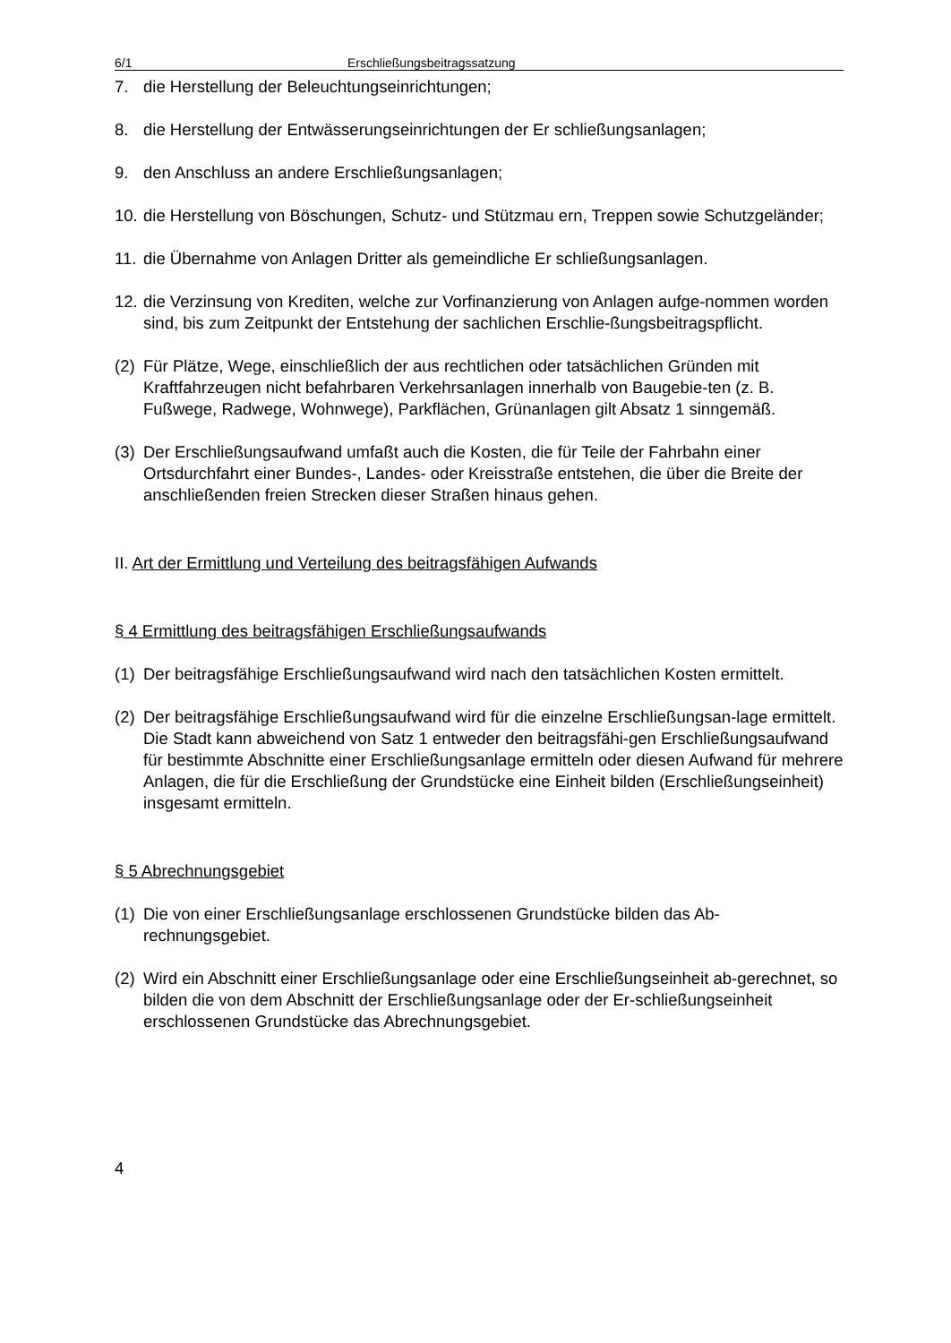6/1 Erschließungsbeitragssatzung
7. die Herstellung der Beleuchtungseinrichtungen;
8. die Herstellung der Entwässerungseinrichtungen der Er schließungsanlagen;
9. den Anschluss an andere Erschließungsanlagen;
10. die Herstellung von Böschungen, Schutz- und Stützmau ern, Treppen sowie Schutzgeländer;
11. die Übernahme von Anlagen Dritter als gemeindliche Er schließungsanlagen.
12. die Verzinsung von Krediten, welche zur Vorfinanzierung von Anlagen aufge-nommen worden sind, bis zum Zeitpunkt der Entstehung der sachlichen Erschlie-ßungsbeitragspflicht.
(2) Für Plätze, Wege, einschließlich der aus rechtlichen oder tatsächlichen Gründen mit Kraftfahrzeugen nicht befahrbaren Verkehrsanlagen innerhalb von Baugebie-ten (z. B. Fußwege, Radwege, Wohnwege), Parkflächen, Grünanlagen gilt Absatz 1 sinngemäß.
(3) Der Erschließungsaufwand umfaßt auch die Kosten, die für Teile der Fahrbahn einer Ortsdurchfahrt einer Bundes-, Landes- oder Kreisstraße entstehen, die über die Breite der anschließenden freien Strecken dieser Straßen hinaus gehen.
II. Art der Ermittlung und Verteilung des beitragsfähigen Aufwands
§ 4 Ermittlung des beitragsfähigen Erschließungsaufwands
(1) Der beitragsfähige Erschließungsaufwand wird nach den tatsächlichen Kosten ermittelt.
(2) Der beitragsfähige Erschließungsaufwand wird für die einzelne Erschließungsan-lage ermittelt. Die Stadt kann abweichend von Satz 1 entweder den beitragsfähi-gen Erschließungsaufwand für bestimmte Abschnitte einer Erschließungsanlage ermitteln oder diesen Aufwand für mehrere Anlagen, die für die Erschließung der Grundstücke eine Einheit bilden (Erschließungseinheit) insgesamt ermitteln.
§ 5 Abrechnungsgebiet
(1) Die von einer Erschließungsanlage erschlossenen Grundstücke bilden das Ab-rechnungsgebiet.
(2) Wird ein Abschnitt einer Erschließungsanlage oder eine Erschließungseinheit ab-gerechnet, so bilden die von dem Abschnitt der Erschließungsanlage oder der Er-schließungseinheit erschlossenen Grundstücke das Abrechnungsgebiet.
4